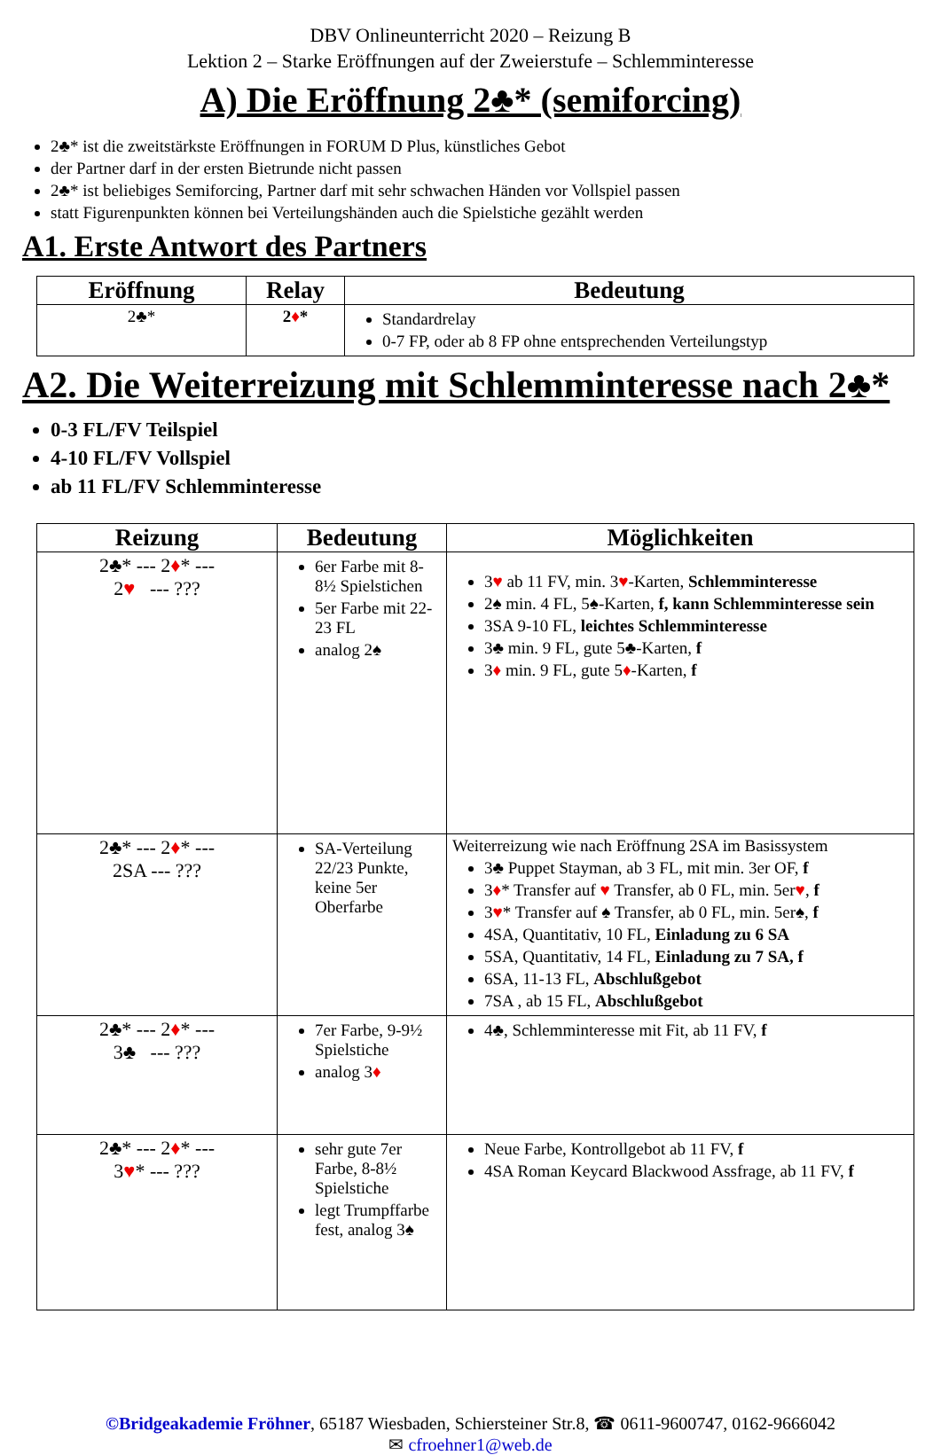DBV Onlineunterricht 2020 – Reizung B
Lektion 2 – Starke Eröffnungen auf der Zweierstufe – Schlemminteresse
A) Die Eröffnung 2♣* (semiforcing)
2♣* ist die zweitstärkste Eröffnungen in FORUM D Plus, künstliches Gebot
der Partner darf in der ersten Bietrunde nicht passen
2♣* ist beliebiges Semiforcing, Partner darf mit sehr schwachen Händen vor Vollspiel passen
statt Figurenpunkten können bei Verteilungshänden auch die Spielstiche gezählt werden
A1. Erste Antwort des Partners
| Eröffnung | Relay | Bedeutung |
| --- | --- | --- |
| 2♣* | 2 ♦ * | Standardrelay 0-7 FP, oder ab 8 FP ohne entsprechenden Verteilungstyp |
A2. Die Weiterreizung mit Schlemminteresse nach 2♣*
0-3 FL/FV Teilspiel
4-10 FL/FV Vollspiel
ab 11 FL/FV Schlemminteresse
| Reizung | Bedeutung | Möglichkeiten |
| --- | --- | --- |
| 2♣* --- 2 ♦ * --- 2 ♥ --- ??? | 6er Farbe mit 8-8½ Spielstichen 5er Farbe mit 22-23 FL analog 2♠ | 3 ♥ ab 11 FV, min. 3 ♥ -Karten, Schlemminteresse 2♠ min. 4 FL, 5♠-Karten, f, kann Schlemminteresse sein 3SA 9-10 FL, leichtes Schlemminteresse 3♣ min. 9 FL, gute 5♣-Karten, f 3 ♦ min. 9 FL, gute 5 ♦ -Karten, f |
| 2♣* --- 2 ♦ * --- 2SA --- ??? | SA-Verteilung 22/23 Punkte, keine 5er Oberfarbe | Weiterreizung wie nach Eröffnung 2SA im Basissystem 3♣ Puppet Stayman, ab 3 FL, mit min. 3er OF, f 3 ♦ * Transfer auf ♥ Transfer, ab 0 FL, min. 5er ♥ , f 3 ♥ * Transfer auf ♠ Transfer, ab 0 FL, min. 5er♠, f 4SA, Quantitativ, 10 FL, Einladung zu 6 SA 5SA, Quantitativ, 14 FL, Einladung zu 7 SA, f 6SA, 11-13 FL, Abschlußgebot 7SA , ab 15 FL, Abschlußgebot |
| 2♣* --- 2 ♦ * --- 3♣ --- ??? | 7er Farbe, 9-9½ Spielstiche analog 3 ♦ | 4♣, Schlemminteresse mit Fit, ab 11 FV, f |
| 2♣* --- 2 ♦ * --- 3 ♥ * --- ??? | sehr gute 7er Farbe, 8-8½ Spielstiche legt Trumpffarbe fest, analog 3♠ | Neue Farbe, Kontrollgebot ab 11 FV, f 4SA Roman Keycard Blackwood Assfrage, ab 11 FV, f |
©Bridgeakademie Fröhner, 65187 Wiesbaden, Schiersteiner Str.8, ☎ 0611-9600747, 0162-9666042
✉ cfroehner1@web.de